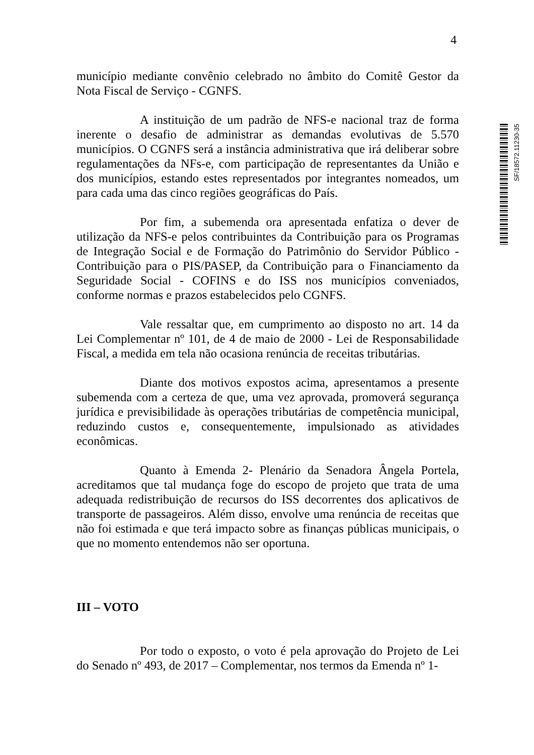4
SF/18572.11230-35
município mediante convênio celebrado no âmbito do Comitê Gestor da Nota Fiscal de Serviço - CGNFS.
A instituição de um padrão de NFS-e nacional traz de forma inerente o desafio de administrar as demandas evolutivas de 5.570 municípios. O CGNFS será a instância administrativa que irá deliberar sobre regulamentações da NFs-e, com participação de representantes da União e dos municípios, estando estes representados por integrantes nomeados, um para cada uma das cinco regiões geográficas do País.
Por fim, a subemenda ora apresentada enfatiza o dever de utilização da NFS-e pelos contribuintes da Contribuição para os Programas de Integração Social e de Formação do Patrimônio do Servidor Público - Contribuição para o PIS/PASEP, da Contribuição para o Financiamento da Seguridade Social - COFINS e do ISS nos municípios conveniados, conforme normas e prazos estabelecidos pelo CGNFS.
Vale ressaltar que, em cumprimento ao disposto no art. 14 da Lei Complementar nº 101, de 4 de maio de 2000 - Lei de Responsabilidade Fiscal, a medida em tela não ocasiona renúncia de receitas tributárias.
Diante dos motivos expostos acima, apresentamos a presente subemenda com a certeza de que, uma vez aprovada, promoverá segurança jurídica e previsibilidade às operações tributárias de competência municipal, reduzindo custos e, consequentemente, impulsionado as atividades econômicas.
Quanto à Emenda 2- Plenário da Senadora Ângela Portela, acreditamos que tal mudança foge do escopo de projeto que trata de uma adequada redistribuição de recursos do ISS decorrentes dos aplicativos de transporte de passageiros. Além disso, envolve uma renúncia de receitas que não foi estimada e que terá impacto sobre as finanças públicas municipais, o que no momento entendemos não ser oportuna.
III – VOTO
Por todo o exposto, o voto é pela aprovação do Projeto de Lei do Senado nº 493, de 2017 – Complementar, nos termos da Emenda nº 1-